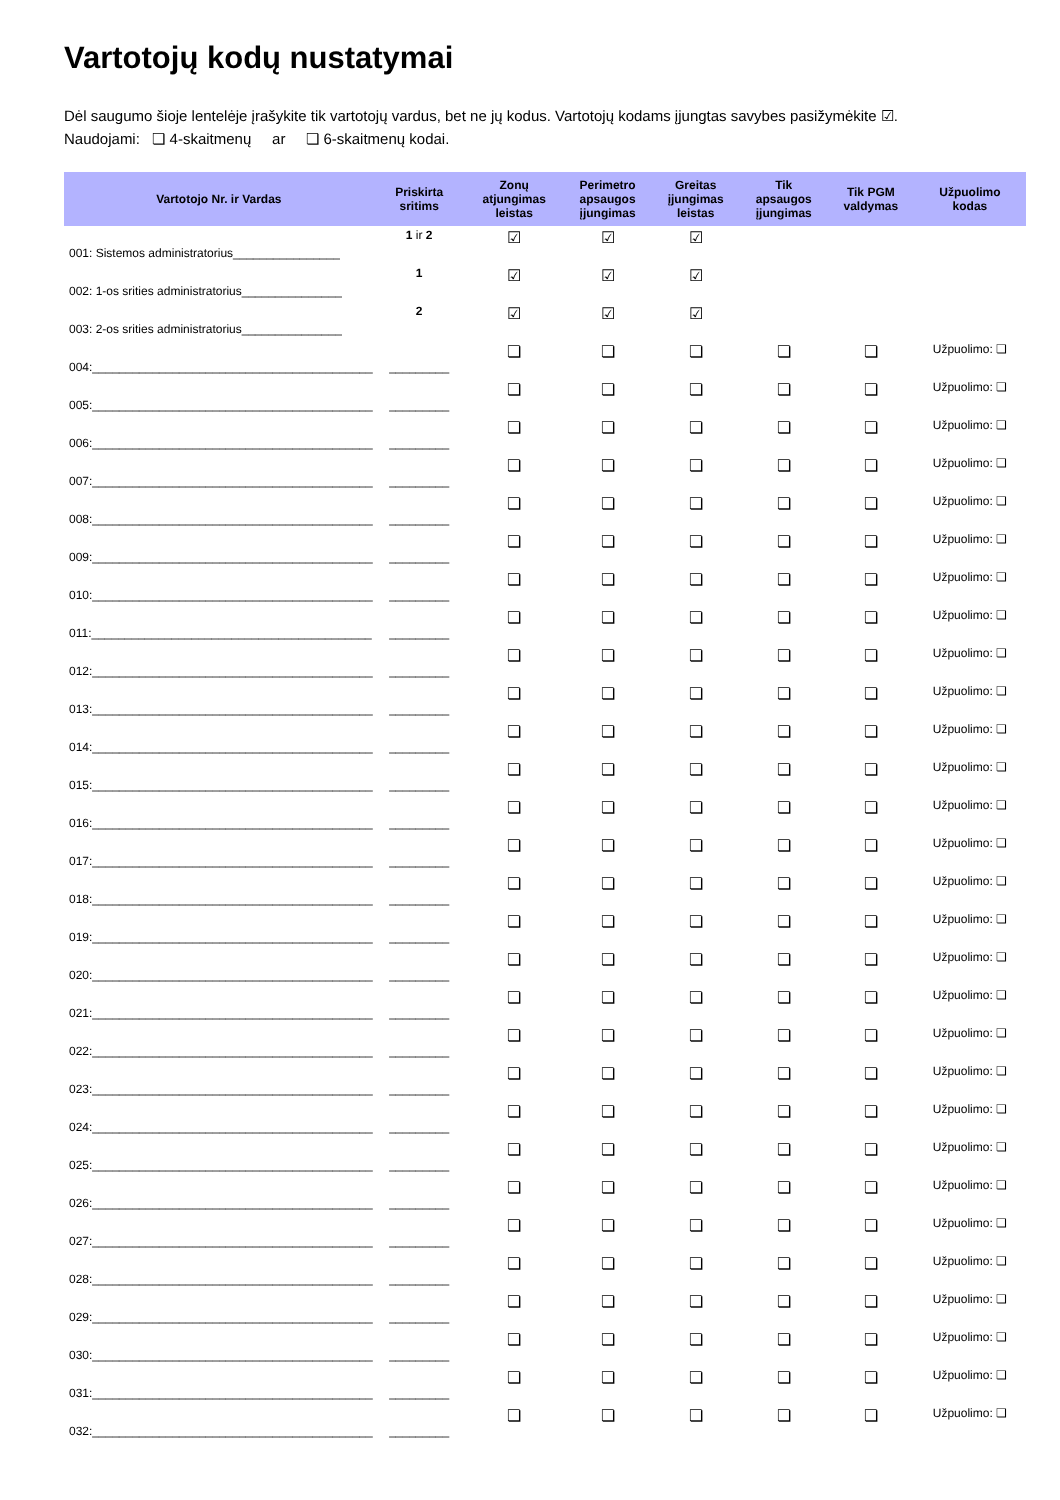Vartotojų kodų nustatymai
Dėl saugumo šioje lentelėje įrašykite tik vartotojų vardus, bet ne jų kodus. Vartotojų kodams įjungtas savybes pasižymėkite ☑.
Naudojami: ❏ 4-skaitmenų ar ❏ 6-skaitmenų kodai.
| Vartotojo Nr. ir Vardas | Priskirta sritims | Zonų atjungimas leistas | Perimetro apsaugos įjungimas | Greitas įjungimas leistas | Tik apsaugos įjungimas | Tik PGM valdymas | Užpuolimo kodas |
| --- | --- | --- | --- | --- | --- | --- | --- |
| 001: Sistemos administratorius________________ | 1 ir 2 | ☑ | ☑ | ☑ | | | |
| 002: 1-os srities administratorius_______________ | 1 | ☑ | ☑ | ☑ | | | |
| 003: 2-os srities administratorius_______________ | 2 | ☑ | ☑ | ☑ | | | |
| 004:__________________________________________ | _________ | ❏ | ❏ | ❏ | ❏ | ❏ | Užpuolimo: ❏ |
| 005:__________________________________________ | _________ | ❏ | ❏ | ❏ | ❏ | ❏ | Užpuolimo: ❏ |
| 006:__________________________________________ | _________ | ❏ | ❏ | ❏ | ❏ | ❏ | Užpuolimo: ❏ |
| 007:__________________________________________ | _________ | ❏ | ❏ | ❏ | ❏ | ❏ | Užpuolimo: ❏ |
| 008:__________________________________________ | _________ | ❏ | ❏ | ❏ | ❏ | ❏ | Užpuolimo: ❏ |
| 009:__________________________________________ | _________ | ❏ | ❏ | ❏ | ❏ | ❏ | Užpuolimo: ❏ |
| 010:__________________________________________ | _________ | ❏ | ❏ | ❏ | ❏ | ❏ | Užpuolimo: ❏ |
| 011:__________________________________________ | _________ | ❏ | ❏ | ❏ | ❏ | ❏ | Užpuolimo: ❏ |
| 012:__________________________________________ | _________ | ❏ | ❏ | ❏ | ❏ | ❏ | Užpuolimo: ❏ |
| 013:__________________________________________ | _________ | ❏ | ❏ | ❏ | ❏ | ❏ | Užpuolimo: ❏ |
| 014:__________________________________________ | _________ | ❏ | ❏ | ❏ | ❏ | ❏ | Užpuolimo: ❏ |
| 015:__________________________________________ | _________ | ❏ | ❏ | ❏ | ❏ | ❏ | Užpuolimo: ❏ |
| 016:__________________________________________ | _________ | ❏ | ❏ | ❏ | ❏ | ❏ | Užpuolimo: ❏ |
| 017:__________________________________________ | _________ | ❏ | ❏ | ❏ | ❏ | ❏ | Užpuolimo: ❏ |
| 018:__________________________________________ | _________ | ❏ | ❏ | ❏ | ❏ | ❏ | Užpuolimo: ❏ |
| 019:__________________________________________ | _________ | ❏ | ❏ | ❏ | ❏ | ❏ | Užpuolimo: ❏ |
| 020:__________________________________________ | _________ | ❏ | ❏ | ❏ | ❏ | ❏ | Užpuolimo: ❏ |
| 021:__________________________________________ | _________ | ❏ | ❏ | ❏ | ❏ | ❏ | Užpuolimo: ❏ |
| 022:__________________________________________ | _________ | ❏ | ❏ | ❏ | ❏ | ❏ | Užpuolimo: ❏ |
| 023:__________________________________________ | _________ | ❏ | ❏ | ❏ | ❏ | ❏ | Užpuolimo: ❏ |
| 024:__________________________________________ | _________ | ❏ | ❏ | ❏ | ❏ | ❏ | Užpuolimo: ❏ |
| 025:__________________________________________ | _________ | ❏ | ❏ | ❏ | ❏ | ❏ | Užpuolimo: ❏ |
| 026:__________________________________________ | _________ | ❏ | ❏ | ❏ | ❏ | ❏ | Užpuolimo: ❏ |
| 027:__________________________________________ | _________ | ❏ | ❏ | ❏ | ❏ | ❏ | Užpuolimo: ❏ |
| 028:__________________________________________ | _________ | ❏ | ❏ | ❏ | ❏ | ❏ | Užpuolimo: ❏ |
| 029:__________________________________________ | _________ | ❏ | ❏ | ❏ | ❏ | ❏ | Užpuolimo: ❏ |
| 030:__________________________________________ | _________ | ❏ | ❏ | ❏ | ❏ | ❏ | Užpuolimo: ❏ |
| 031:__________________________________________ | _________ | ❏ | ❏ | ❏ | ❏ | ❏ | Užpuolimo: ❏ |
| 032:__________________________________________ | _________ | ❏ | ❏ | ❏ | ❏ | ❏ | Užpuolimo: ❏ |